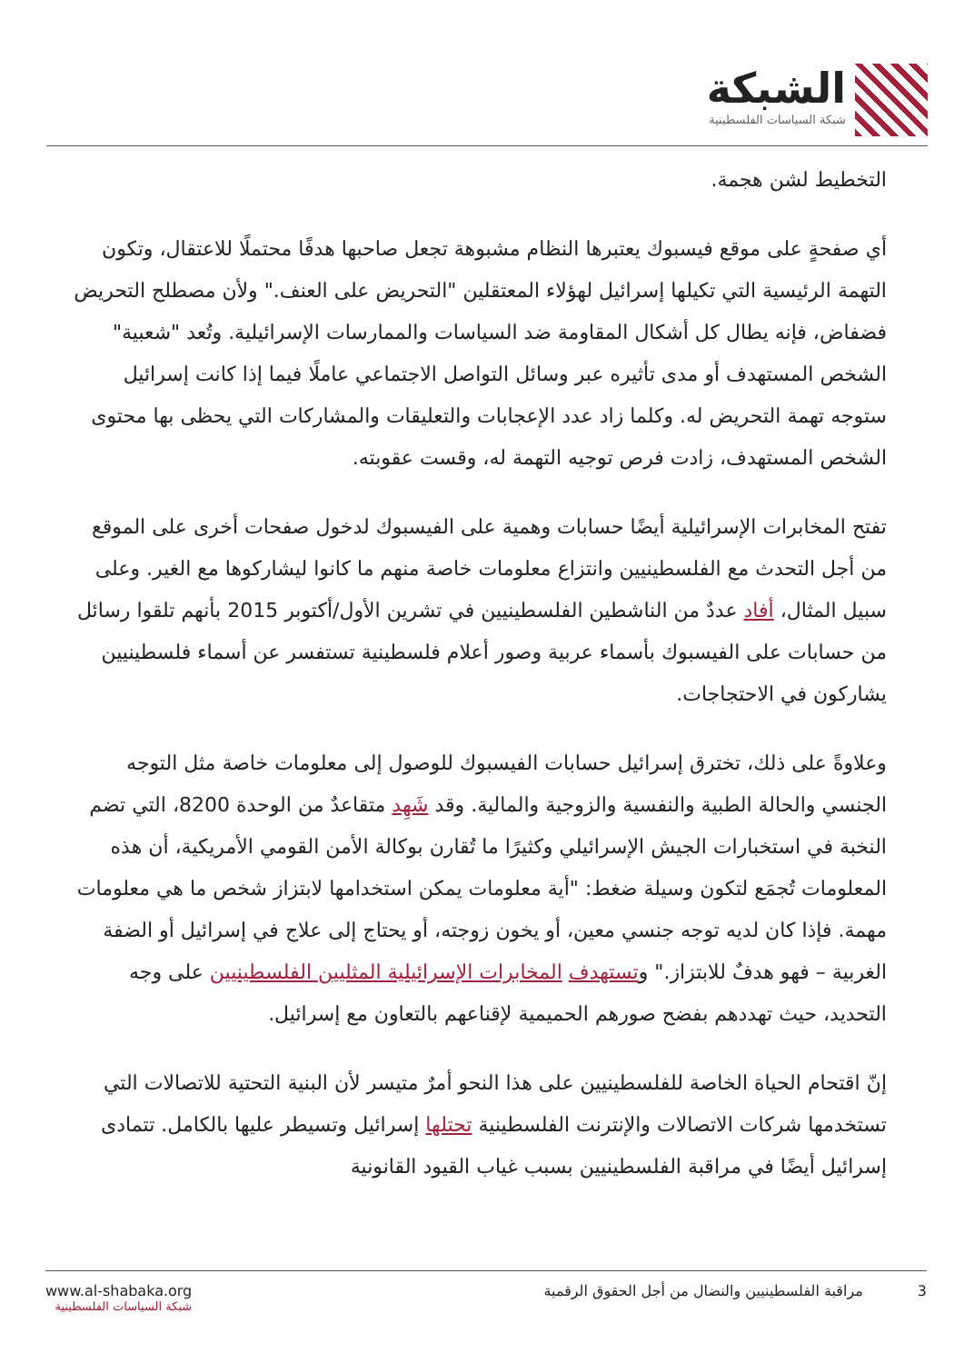الشبكة
شبكة السياسات الفلسطينية
التخطيط لشن هجمة.
أي صفحةٍ على موقع فيسبوك يعتبرها النظام مشبوهة تجعل صاحبها هدفًا محتملًا للاعتقال، وتكون التهمة الرئيسية التي تكيلها إسرائيل لهؤلاء المعتقلين "التحريض على العنف." ولأن مصطلح التحريض فضفاض، فإنه يطال كل أشكال المقاومة ضد السياسات والممارسات الإسرائيلية. وتُعد "شعبية" الشخص المستهدف أو مدى تأثيره عبر وسائل التواصل الاجتماعي عاملًا فيما إذا كانت إسرائيل ستوجه تهمة التحريض له. وكلما زاد عدد الإعجابات والتعليقات والمشاركات التي يحظى بها محتوى الشخص المستهدف، زادت فرص توجيه التهمة له، وقست عقوبته.
تفتح المخابرات الإسرائيلية أيضًا حسابات وهمية على الفيسبوك لدخول صفحات أخرى على الموقع من أجل التحدث مع الفلسطينيين وانتزاع معلومات خاصة منهم ما كانوا ليشاركوها مع الغير. وعلى سبيل المثال، أفاد عددٌ من الناشطين الفلسطينيين في تشرين الأول/أكتوبر 2015 بأنهم تلقوا رسائل من حسابات على الفيسبوك بأسماء عربية وصور أعلام فلسطينية تستفسر عن أسماء فلسطينيين يشاركون في الاحتجاجات.
وعلاوةً على ذلك، تخترق إسرائيل حسابات الفيسبوك للوصول إلى معلومات خاصة مثل التوجه الجنسي والحالة الطبية والنفسية والزوجية والمالية. وقد شَهِد متقاعدٌ من الوحدة 8200، التي تضم النخبة في استخبارات الجيش الإسرائيلي وكثيرًا ما تُقارن بوكالة الأمن القومي الأمريكية، أن هذه المعلومات تُجمَع لتكون وسيلة ضغط: "أية معلومات يمكن استخدامها لابتزاز شخص ما هي معلومات مهمة. فإذا كان لديه توجه جنسي معين، أو يخون زوجته، أو يحتاج إلى علاج في إسرائيل أو الضفة الغربية – فهو هدفٌ للابتزاز." وتستهدف المخابرات الإسرائيلية المثليين الفلسطينيين على وجه التحديد، حيث تهددهم بفضح صورهم الحميمية لإقناعهم بالتعاون مع إسرائيل.
إنّ اقتحام الحياة الخاصة للفلسطينيين على هذا النحو أمرٌ متيسر لأن البنية التحتية للاتصالات التي تستخدمها شركات الاتصالات والإنترنت الفلسطينية تحتلها إسرائيل وتسيطر عليها بالكامل. تتمادى إسرائيل أيضًا في مراقبة الفلسطينيين بسبب غياب القيود القانونية
www.al-shabaka.org
شبكة السياسات الفلسطينية
3 مراقبة الفلسطينيين والنضال من أجل الحقوق الرقمية